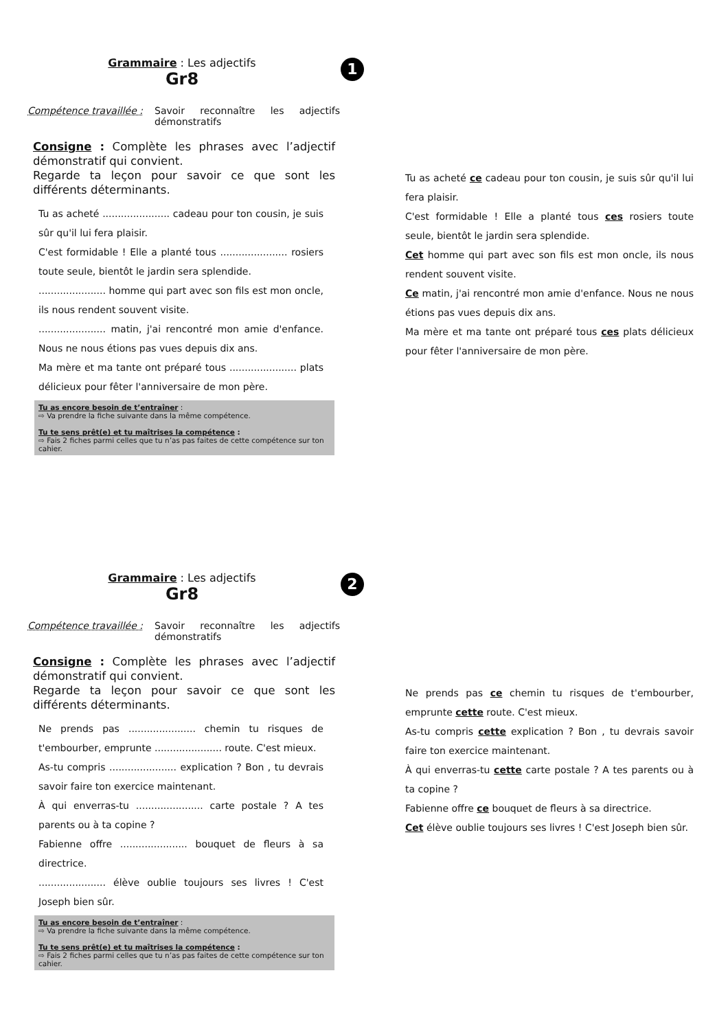Grammaire : Les adjectifs
Gr8
1
Compétence travaillée :
Savoir reconnaître les adjectifs démonstratifs
Consigne : Complète les phrases avec l’adjectif démonstratif qui convient.
Regarde ta leçon pour savoir ce que sont les différents déterminants.
Tu as acheté ...................... cadeau pour ton cousin, je suis sûr qu'il lui fera plaisir.
C'est formidable ! Elle a planté tous ...................... rosiers toute seule, bientôt le jardin sera splendide.
...................... homme qui part avec son fils est mon oncle, ils nous rendent souvent visite.
...................... matin, j'ai rencontré mon amie d'enfance. Nous ne nous étions pas vues depuis dix ans.
Ma mère et ma tante ont préparé tous ...................... plats délicieux pour fêter l'anniversaire de mon père.
Tu as encore besoin de t’entraîner :
⇨ Va prendre la fiche suivante dans la même compétence.
Tu te sens prêt(e) et tu maîtrises la compétence :
⇨ Fais 2 fiches parmi celles que tu n’as pas faites de cette compétence sur ton cahier.
Tu as acheté ce cadeau pour ton cousin, je suis sûr qu'il lui fera plaisir.
C'est formidable ! Elle a planté tous ces rosiers toute seule, bientôt le jardin sera splendide.
Cet homme qui part avec son fils est mon oncle, ils nous rendent souvent visite.
Ce matin, j'ai rencontré mon amie d'enfance. Nous ne nous étions pas vues depuis dix ans.
Ma mère et ma tante ont préparé tous ces plats délicieux pour fêter l'anniversaire de mon père.
Grammaire : Les adjectifs
Gr8
2
Compétence travaillée :
Savoir reconnaître les adjectifs démonstratifs
Consigne : Complète les phrases avec l’adjectif démonstratif qui convient.
Regarde ta leçon pour savoir ce que sont les différents déterminants.
Ne prends pas ...................... chemin tu risques de t'embourber, emprunte ...................... route. C'est mieux.
As-tu compris ...................... explication ? Bon , tu devrais savoir faire ton exercice maintenant.
À qui enverras-tu ...................... carte postale ? A tes parents ou à ta copine ?
Fabienne offre ...................... bouquet de fleurs à sa directrice.
...................... élève oublie toujours ses livres ! C'est Joseph bien sûr.
Tu as encore besoin de t’entraîner :
⇨ Va prendre la fiche suivante dans la même compétence.
Tu te sens prêt(e) et tu maîtrises la compétence :
⇨ Fais 2 fiches parmi celles que tu n’as pas faites de cette compétence sur ton cahier.
Ne prends pas ce chemin tu risques de t'embourber, emprunte cette route. C'est mieux.
As-tu compris cette explication ? Bon , tu devrais savoir faire ton exercice maintenant.
À qui enverras-tu cette carte postale ? A tes parents ou à ta copine ?
Fabienne offre ce bouquet de fleurs à sa directrice.
Cet élève oublie toujours ses livres ! C'est Joseph bien sûr.